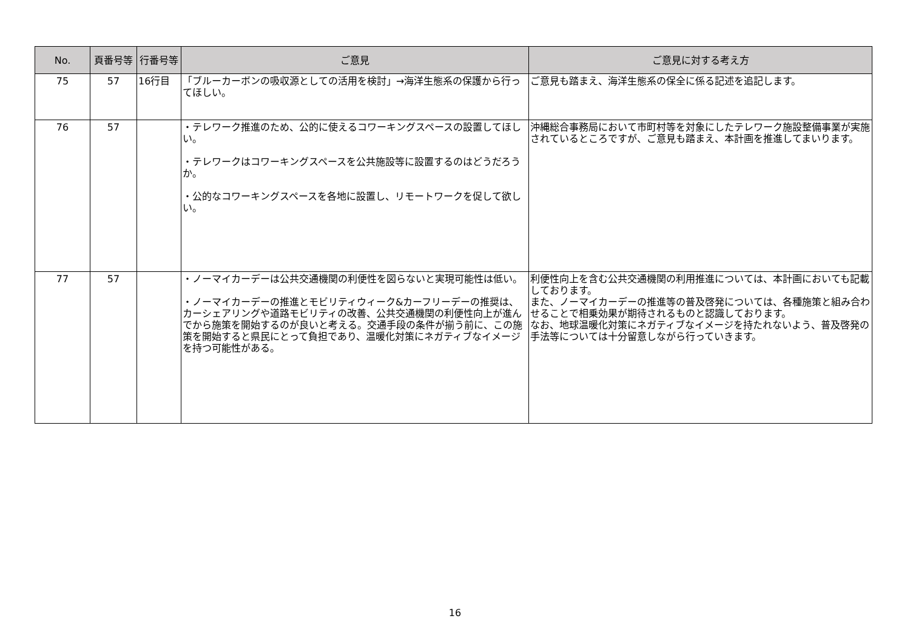| No. | 頁番号等 | 行番号等 | ご意見 | ご意見に対する考え方 |
| --- | --- | --- | --- | --- |
| 75 | 57 | 16行目 | 「ブルーカーボンの吸収源としての活用を検討」→海洋生態系の保護から行ってほしい。 | ご意見も踏まえ、海洋生態系の保全に係る記述を追記します。 |
| 76 | 57 | | ・テレワーク推進のため、公的に使えるコワーキングスペースの設置してほしい。 ・テレワークはコワーキングスペースを公共施設等に設置するのはどうだろうか。 ・公的なコワーキングスペースを各地に設置し、リモートワークを促して欲しい。 | 沖縄総合事務局において市町村等を対象にしたテレワーク施設整備事業が実施されているところですが、ご意見も踏まえ、本計画を推進してまいります。 |
| 77 | 57 | | ・ノーマイカーデーは公共交通機関の利便性を図らないと実現可能性は低い。 ・ノーマイカーデーの推進とモビリティウィーク&カーフリーデーの推奨は、カーシェアリングや道路モビリティの改善、公共交通機関の利便性向上が進んでから施策を開始するのが良いと考える。交通手段の条件が揃う前に、この施策を開始すると県民にとって負担であり、温暖化対策にネガティブなイメージを持つ可能性がある。 | 利便性向上を含む公共交通機関の利用推進については、本計画においても記載しております。 また、ノーマイカーデーの推進等の普及啓発については、各種施策と組み合わせることで相乗効果が期待されるものと認識しております。 なお、地球温暖化対策にネガティブなイメージを持たれないよう、普及啓発の手法等については十分留意しながら行っていきます。 |
16